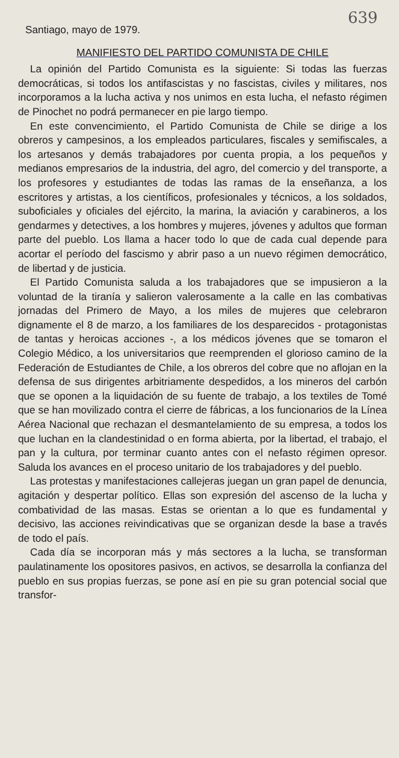639
Santiago, mayo de 1979.
MANIFIESTO DEL PARTIDO COMUNISTA DE CHILE
La opinión del Partido Comunista es la siguiente: Si todas las fuerzas democráticas, si todos los antifascistas y no fascistas, civiles y militares, nos incorporamos a la lucha activa y nos unimos en esta lucha, el nefasto régimen de Pinochet no podrá permanecer en pie largo tiempo.
En este convencimiento, el Partido Comunista de Chile se dirige a los obreros y campesinos, a los empleados particulares, fiscales y semifiscales, a los artesanos y demás trabajadores por cuenta propia, a los pequeños y medianos empresarios de la industria, del agro, del comercio y del transporte, a los profesores y estudiantes de todas las ramas de la enseñanza, a los escritores y artistas, a los científicos, profesionales y técnicos, a los soldados, suboficiales y oficiales del ejército, la marina, la aviación y carabineros, a los gendarmes y detectives, a los hombres y mujeres, jóvenes y adultos que forman parte del pueblo. Los llama a hacer todo lo que de cada cual depende para acortar el período del fascismo y abrir paso a un nuevo régimen democrático, de libertad y de justicia.
El Partido Comunista saluda a los trabajadores que se impusieron a la voluntad de la tiranía y salieron valerosamente a la calle en las combativas jornadas del Primero de Mayo, a los miles de mujeres que celebraron dignamente el 8 de marzo, a los familiares de los desparecidos - protagonistas de tantas y heroicas acciones -, a los médicos jóvenes que se tomaron el Colegio Médico, a los universitarios que reemprenden el glorioso camino de la Federación de Estudiantes de Chile, a los obreros del cobre que no aflojan en la defensa de sus dirigentes arbitriamente despedidos, a los mineros del carbón que se oponen a la liquidación de su fuente de trabajo, a los textiles de Tomé que se han movilizado contra el cierre de fábricas, a los funcionarios de la Línea Aérea Nacional que rechazan el desmantelamiento de su empresa, a todos los que luchan en la clandestinidad o en forma abierta, por la libertad, el trabajo, el pan y la cultura, por terminar cuanto antes con el nefasto régimen opresor. Saluda los avances en el proceso unitario de los trabajadores y del pueblo.
Las protestas y manifestaciones callejeras juegan un gran papel de denuncia, agitación y despertar político. Ellas son expresión del ascenso de la lucha y combatividad de las masas. Estas se orientan a lo que es fundamental y decisivo, las acciones reivindicativas que se organizan desde la base a través de todo el país.
Cada día se incorporan más y más sectores a la lucha, se transforman paulatinamente los opositores pasivos, en activos, se desarrolla la confianza del pueblo en sus propias fuerzas, se pone así en pie su gran potencial social que transfor-